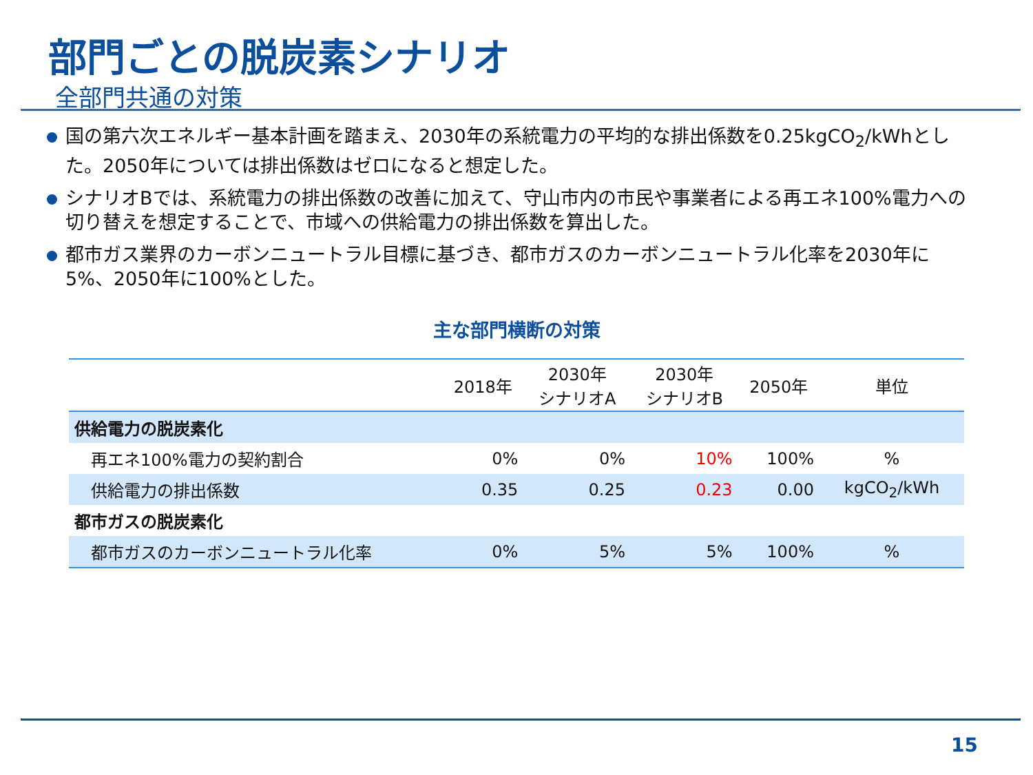部門ごとの脱炭素シナリオ
全部門共通の対策
国の第六次エネルギー基本計画を踏まえ、2030年の系統電力の平均的な排出係数を0.25kgCO<sub>2</sub>/kWhとした。2050年については排出係数はゼロになると想定した。
シナリオBでは、系統電力の排出係数の改善に加えて、守山市内の市民や事業者による再エネ100%電力への切り替えを想定することで、市域への供給電力の排出係数を算出した。
都市ガス業界のカーボンニュートラル目標に基づき、都市ガスのカーボンニュートラル化率を2030年に5%、2050年に100%とした。
主な部門横断の対策
| | 2018年 | 2030年 シナリオA | 2030年 シナリオB | 2050年 | 単位 |
| --- | --- | --- | --- | --- | --- |
| 供給電力の脱炭素化 | | | | | |
| 再エネ100%電力の契約割合 | 0% | 0% | 10% | 100% | % |
| 供給電力の排出係数 | 0.35 | 0.25 | 0.23 | 0.00 | kgCO<sub>2</sub>/kWh |
| 都市ガスの脱炭素化 | | | | | |
| 都市ガスのカーボンニュートラル化率 | 0% | 5% | 5% | 100% | % |
15